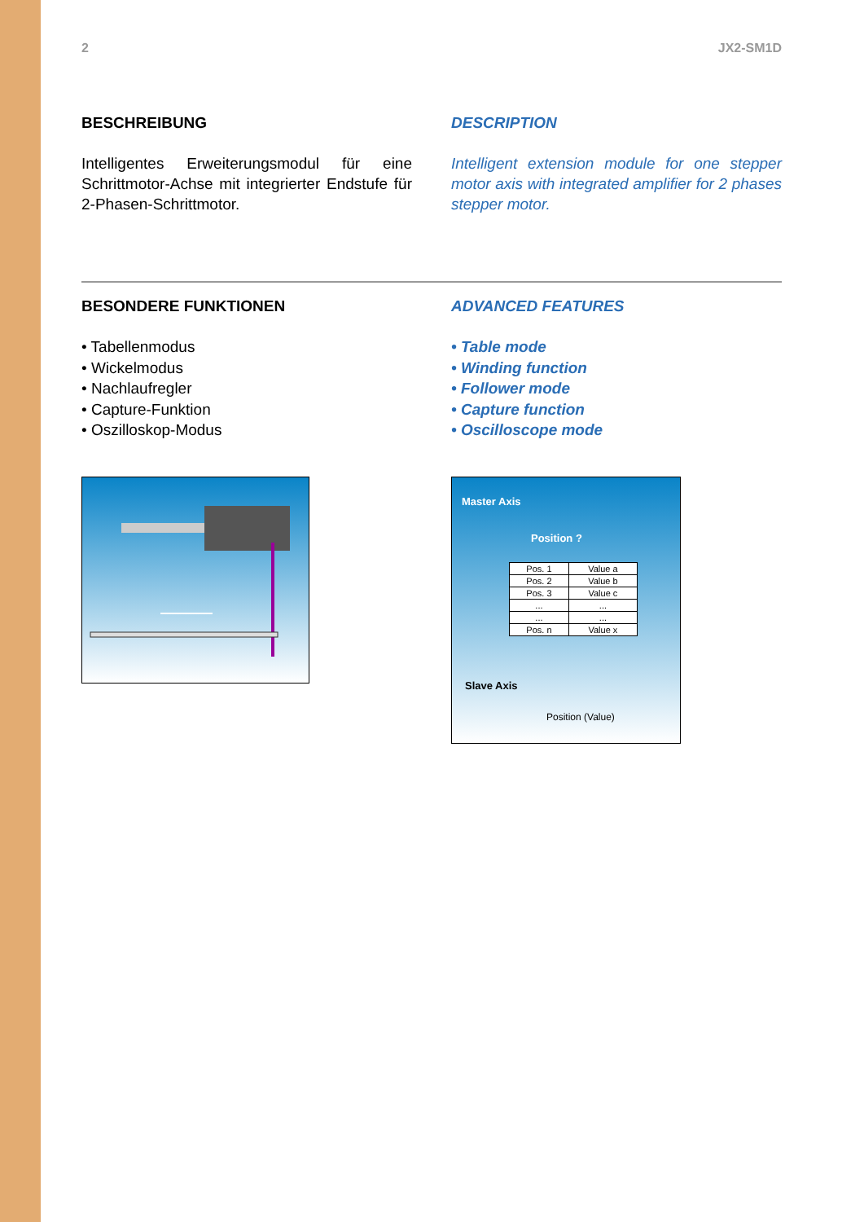2 JX2-SM1D
BESCHREIBUNG
Intelligentes Erweiterungsmodul für eine Schrittmotor-Achse mit integrierter Endstufe für 2-Phasen-Schrittmotor.
DESCRIPTION
Intelligent extension module for one stepper motor axis with integrated amplifier for 2 phases stepper motor.
BESONDERE FUNKTIONEN
• Tabellenmodus
• Wickelmodus
• Nachlaufregler
• Capture-Funktion
• Oszilloskop-Modus
ADVANCED FEATURES
• Table mode
• Winding function
• Follower mode
• Capture function
• Oscilloscope mode
Master Axis
Position ?
| Pos. 1 | Value a |
| Pos. 2 | Value b |
| Pos. 3 | Value c |
| ... | ... |
| ... | ... |
| Pos. n | Value x |
Slave Axis
Position (Value)